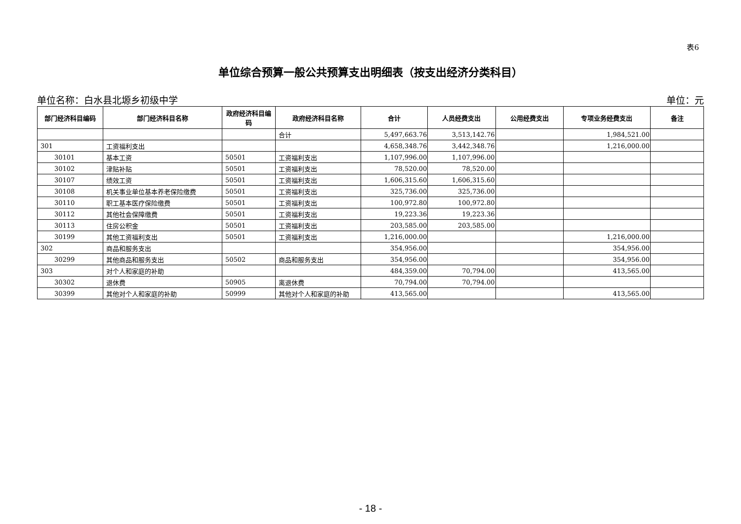表6
单位综合预算一般公共预算支出明细表（按支出经济分类科目）
单位名称：白水县北塬乡初级中学 单位：元
| 部门经济科目编码 | 部门经济科目名称 | 政府经济科目编码 | 政府经济科目名称 | 合计 | 人员经费支出 | 公用经费支出 | 专项业务经费支出 | 备注 |
| --- | --- | --- | --- | --- | --- | --- | --- | --- |
| | | | 合计 | 5,497,663.76 | 3,513,142.76 | | 1,984,521.00 | |
| 301 | 工资福利支出 | | | 4,658,348.76 | 3,442,348.76 | | 1,216,000.00 | |
| 30101 | 基本工资 | 50501 | 工资福利支出 | 1,107,996.00 | 1,107,996.00 | | | |
| 30102 | 津贴补贴 | 50501 | 工资福利支出 | 78,520.00 | 78,520.00 | | | |
| 30107 | 绩效工资 | 50501 | 工资福利支出 | 1,606,315.60 | 1,606,315.60 | | | |
| 30108 | 机关事业单位基本养老保险缴费 | 50501 | 工资福利支出 | 325,736.00 | 325,736.00 | | | |
| 30110 | 职工基本医疗保险缴费 | 50501 | 工资福利支出 | 100,972.80 | 100,972.80 | | | |
| 30112 | 其他社会保障缴费 | 50501 | 工资福利支出 | 19,223.36 | 19,223.36 | | | |
| 30113 | 住房公积金 | 50501 | 工资福利支出 | 203,585.00 | 203,585.00 | | | |
| 30199 | 其他工资福利支出 | 50501 | 工资福利支出 | 1,216,000.00 | | | 1,216,000.00 | |
| 302 | 商品和服务支出 | | | 354,956.00 | | | 354,956.00 | |
| 30299 | 其他商品和服务支出 | 50502 | 商品和服务支出 | 354,956.00 | | | 354,956.00 | |
| 303 | 对个人和家庭的补助 | | | 484,359.00 | 70,794.00 | | 413,565.00 | |
| 30302 | 退休费 | 50905 | 离退休费 | 70,794.00 | 70,794.00 | | | |
| 30399 | 其他对个人和家庭的补助 | 50999 | 其他对个人和家庭的补助 | 413,565.00 | | | 413,565.00 | |
- 18 -